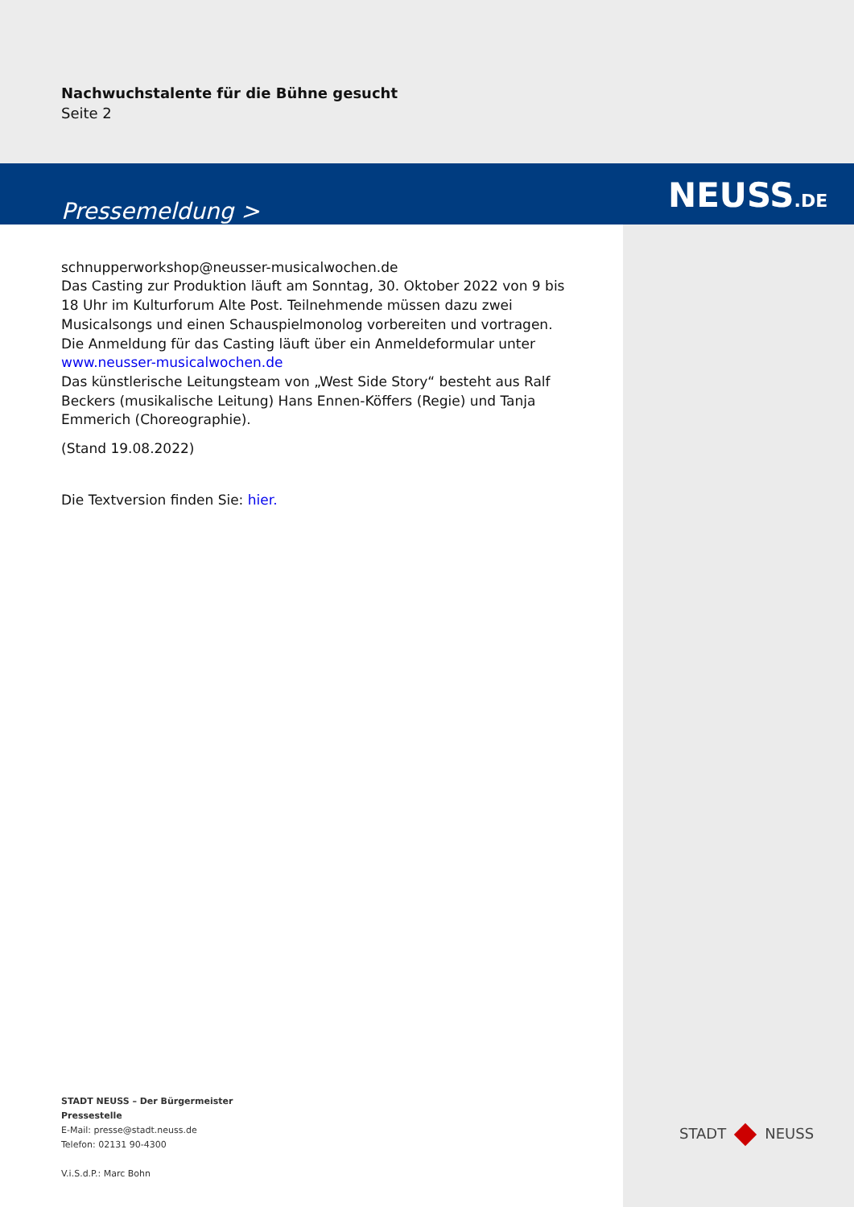NEUSS.DE
Nachwuchstalente für die Bühne gesucht
Seite 2
Pressemeldung >
schnupperworkshop@neusser-musicalwochen.de
Das Casting zur Produktion läuft am Sonntag, 30. Oktober 2022 von 9 bis 18 Uhr im Kulturforum Alte Post. Teilnehmende müssen dazu zwei Musicalsongs und einen Schauspielmonolog vorbereiten und vortragen. Die Anmeldung für das Casting läuft über ein Anmeldeformular unter
www.neusser-musicalwochen.de
Das künstlerische Leitungsteam von „West Side Story“ besteht aus Ralf Beckers (musikalische Leitung) Hans Ennen-Köffers (Regie) und Tanja Emmerich (Choreographie).
(Stand 19.08.2022)
Die Textversion finden Sie: hier.
STADT NEUSS – Der Bürgermeister
Pressestelle
E-Mail: presse@stadt.neuss.de
Telefon: 02131 90-4300
V.i.S.d.P.: Marc Bohn
STADT NEUSS